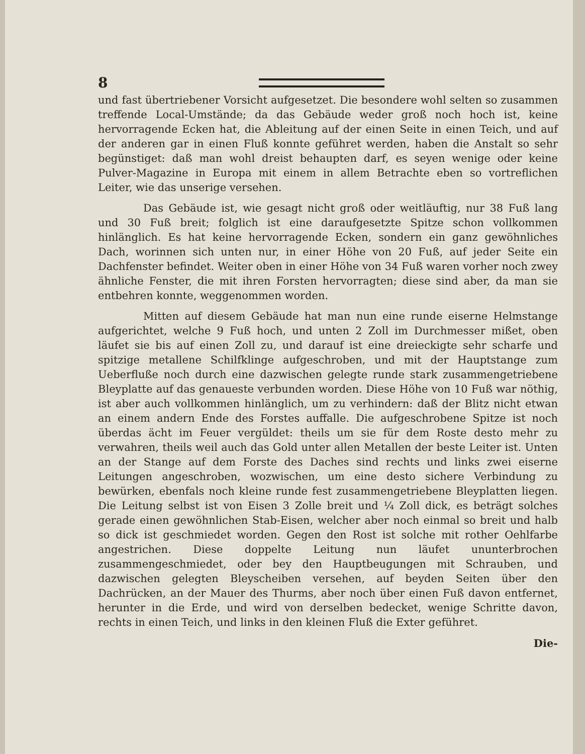8
und fast übertriebener Vorsicht aufgesetzet. Die besondere wohl selten so zusammen treffende Local-Umstände; da das Gebäude weder groß noch hoch ist, keine hervorragende Ecken hat, die Ableitung auf der einen Seite in einen Teich, und auf der anderen gar in einen Fluß konnte geführet werden, haben die Anstalt so sehr begünstiget: daß man wohl dreist behaupten darf, es seyen wenige oder keine Pulver-Magazine in Europa mit einem in allem Betrachte eben so vortreflichen Leiter, wie das unserige versehen.
Das Gebäude ist, wie gesagt nicht groß oder weitläuftig, nur 38 Fuß lang und 30 Fuß breit; folglich ist eine daraufgesetzte Spitze schon vollkommen hinlänglich. Es hat keine hervorragende Ecken, sondern ein ganz gewöhnliches Dach, worinnen sich unten nur, in einer Höhe von 20 Fuß, auf jeder Seite ein Dachfenster befindet. Weiter oben in einer Höhe von 34 Fuß waren vorher noch zwey ähnliche Fenster, die mit ihren Forsten hervorragten; diese sind aber, da man sie entbehren konnte, weggenommen worden.
Mitten auf diesem Gebäude hat man nun eine runde eiserne Helmstange aufgerichtet, welche 9 Fuß hoch, und unten 2 Zoll im Durchmesser mißet, oben läufet sie bis auf einen Zoll zu, und darauf ist eine dreieckigte sehr scharfe und spitzige metallene Schilfklinge aufgeschroben, und mit der Hauptstange zum Ueberfluße noch durch eine dazwischen gelegte runde stark zusammengetriebene Bleyplatte auf das genaueste verbunden worden. Diese Höhe von 10 Fuß war nöthig, ist aber auch vollkommen hinlänglich, um zu verhindern: daß der Blitz nicht etwan an einem andern Ende des Forstes auffalle. Die aufgeschrobene Spitze ist noch überdas ächt im Feuer vergüldet: theils um sie für dem Roste desto mehr zu verwahren, theils weil auch das Gold unter allen Metallen der beste Leiter ist. Unten an der Stange auf dem Forste des Daches sind rechts und links zwei eiserne Leitungen angeschroben, wozwischen, um eine desto sichere Verbindung zu bewürken, ebenfals noch kleine runde fest zusammengetriebene Bleyplatten liegen. Die Leitung selbst ist von Eisen 3 Zolle breit und ¼ Zoll dick, es beträgt solches gerade einen gewöhnlichen Stab-Eisen, welcher aber noch einmal so breit und halb so dick ist geschmiedet worden. Gegen den Rost ist solche mit rother Oehlfarbe angestrichen. Diese doppelte Leitung nun läufet ununterbrochen zusammengeschmiedet, oder bey den Hauptbeugungen mit Schrauben, und dazwischen gelegten Bleyscheiben versehen, auf beyden Seiten über den Dachrücken, an der Mauer des Thurms, aber noch über einen Fuß davon entfernet, herunter in die Erde, und wird von derselben bedecket, wenige Schritte davon, rechts in einen Teich, und links in den kleinen Fluß die Exter geführet.
Die-